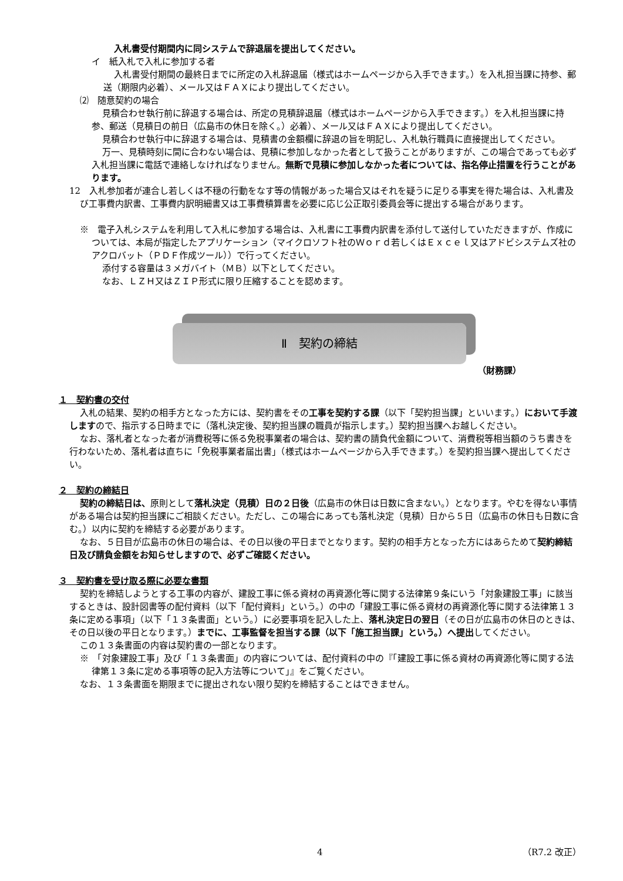入札書受付期間内に同システムで辞退届を提出してください。
イ　紙入札で入札に参加する者
入札書受付期間の最終日までに所定の入札辞退届（様式はホームページから入手できます。）を入札担当課に持参、郵送（期限内必着）、メール又はＦＡＸにより提出してください。
⑵　随意契約の場合
見積合わせ執行前に辞退する場合は、所定の見積辞退届（様式はホームページから入手できます。）を入札担当課に持参、郵送（見積日の前日（広島市の休日を除く。）必着）、メール又はＦＡＸにより提出してください。
見積合わせ執行中に辞退する場合は、見積書の金額欄に辞退の旨を明記し、入札執行職員に直接提出してください。
万一、見積時刻に間に合わない場合は、見積に参加しなかった者として扱うことがありますが、この場合であっても必ず入札担当課に電話で連絡しなければなりません。無断で見積に参加しなかった者については、指名停止措置を行うことがあります。
12　入札参加者が連合し若しくは不穏の行動をなす等の情報があった場合又はそれを疑うに足りる事実を得た場合は、入札書及び工事費内訳書、工事費内訳明細書又は工事費積算書を必要に応じ公正取引委員会等に提出する場合があります。
※　電子入札システムを利用して入札に参加する場合は、入札書に工事費内訳書を添付して送付していただきますが、作成については、本局が指定したアプリケーション（マイクロソフト社のＷｏｒｄ若しくはＥｘｃｅｌ又はアドビシステムズ社のアクロバット（ＰＤＦ作成ツール））で行ってください。
添付する容量は３メガバイト（ＭＢ）以下としてください。
なお、ＬＺＨ又はＺＩＰ形式に限り圧縮することを認めます。
Ⅱ　契約の締結
（財務課）
１　契約書の交付
入札の結果、契約の相手方となった方には、契約書をその工事を契約する課（以下「契約担当課」といいます。）において手渡しますので、指示する日時までに（落札決定後、契約担当課の職員が指示します。）契約担当課へお越しください。
なお、落札者となった者が消費税等に係る免税事業者の場合は、契約書の請負代金額について、消費税等相当額のうち書きを行わないため、落札者は直ちに「免税事業者届出書」（様式はホームページから入手できます。）を契約担当課へ提出してください。
２　契約の締結日
契約の締結日は、原則として落札決定（見積）日の２日後（広島市の休日は日数に含まない。）となります。やむを得ない事情がある場合は契約担当課にご相談ください。ただし、この場合にあっても落札決定（見積）日から５日（広島市の休日も日数に含む。）以内に契約を締結する必要があります。
なお、５日目が広島市の休日の場合は、その日以後の平日までとなります。契約の相手方となった方にはあらためて契約締結日及び請負金額をお知らせしますので、必ずご確認ください。
３　契約書を受け取る際に必要な書類
契約を締結しようとする工事の内容が、建設工事に係る資材の再資源化等に関する法律第９条にいう「対象建設工事」に該当するときは、設計図書等の配付資料（以下「配付資料」という。）の中の「建設工事に係る資材の再資源化等に関する法律第１３条に定める事項」（以下「１３条書面」という。）に必要事項を記入した上、落札決定日の翌日（その日が広島市の休日のときは、その日以後の平日となります。）までに、工事監督を担当する課（以下「施工担当課」という。）へ提出してください。
この１３条書面の内容は契約書の一部となります。
※　「対象建設工事」及び「１３条書面」の内容については、配付資料の中の『「建設工事に係る資材の再資源化等に関する法律第１３条に定める事項等の記入方法等について」』をご覧ください。
なお、１３条書面を期限までに提出されない限り契約を締結することはできません。
4 （R7.2 改正）